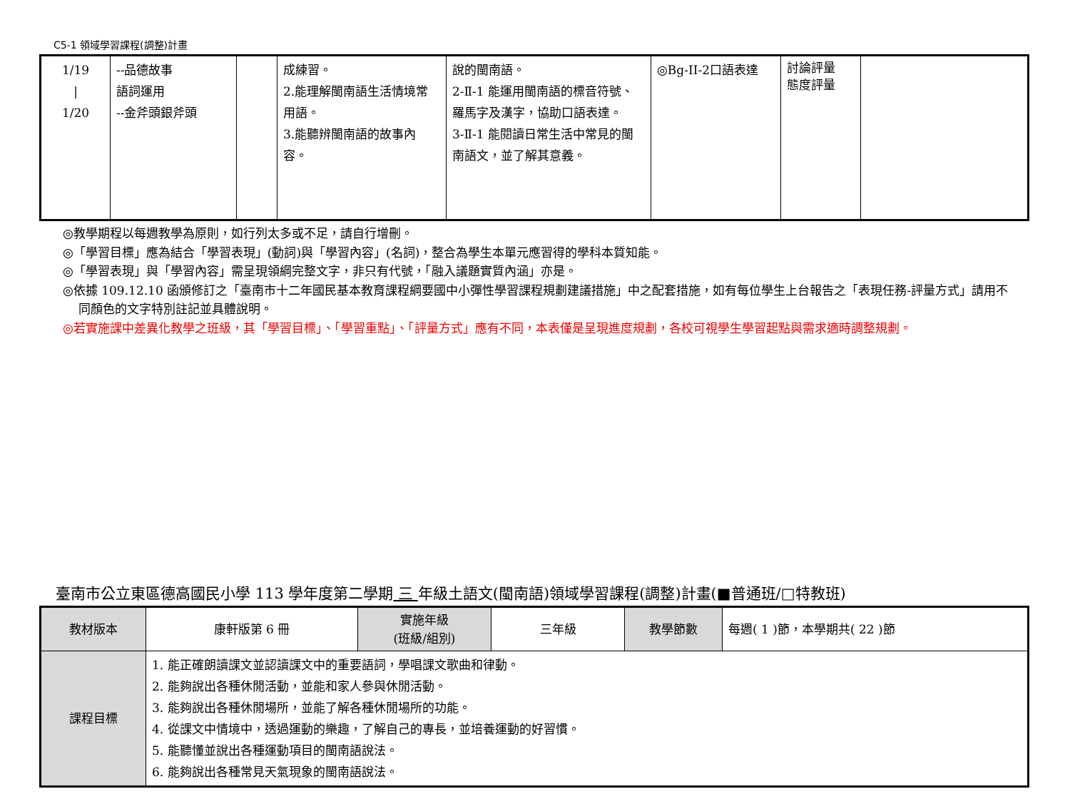C5-1 領域學習課程(調整)計畫
| 1/19 / 1/20 | --品德故事 語詞運用 --金斧頭銀斧頭 | | 成練習。 2.能理解閩南語生活情境常用語。 3.能聽辨閩南語的故事內容。 | 說的閩南語。 2-Ⅱ-1 能運用閩南語的標音符號、羅馬字及漢字，協助口語表達。 3-Ⅱ-1 能閱讀日常生活中常見的閩南語文，並了解其意義。 | ◎Bg-II-2口語表達 | 討論評量 態度評量 | |
◎教學期程以每週教學為原則，如行列太多或不足，請自行增刪。
◎「學習目標」應為結合「學習表現」(動詞)與「學習內容」(名詞)，整合為學生本單元應習得的學科本質知能。
◎「學習表現」與「學習內容」需呈現領綱完整文字，非只有代號，「融入議題實質內涵」亦是。
◎依據 109.12.10 函頒修訂之「臺南市十二年國民基本教育課程綱要國中小彈性學習課程規劃建議措施」中之配套措施，如有每位學生上台報告之「表現任務-評量方式」請用不同顏色的文字特別註記並具體說明。
◎若實施課中差異化教學之班級，其「學習目標」、「學習重點」、「評量方式」應有不同，本表僅是呈現進度規劃，各校可視學生學習起點與需求適時調整規劃。
臺南市公立東區德高國民小學 113 學年度第二學期 三 年級土語文(閩南語)領域學習課程(調整)計畫(■普通班/□特教班)
| 教材版本 | 康軒版第 6 冊 | 實施年級 (班級/組別) | 三年級 | 教學節數 | 每週( 1 )節，本學期共( 22 )節 |
| 課程目標 | 1. 能正確朗讀課文並認讀課文中的重要語詞，學唱課文歌曲和律動。 2. 能夠說出各種休閒活動，並能和家人參與休閒活動。 3. 能夠說出各種休閒場所，並能了解各種休閒場所的功能。 4. 從課文中情境中，透過運動的樂趣，了解自己的專長，並培養運動的好習慣。 5. 能聽懂並說出各種運動項目的閩南語說法。 6. 能夠說出各種常見天氣現象的閩南語說法。 | | | | |